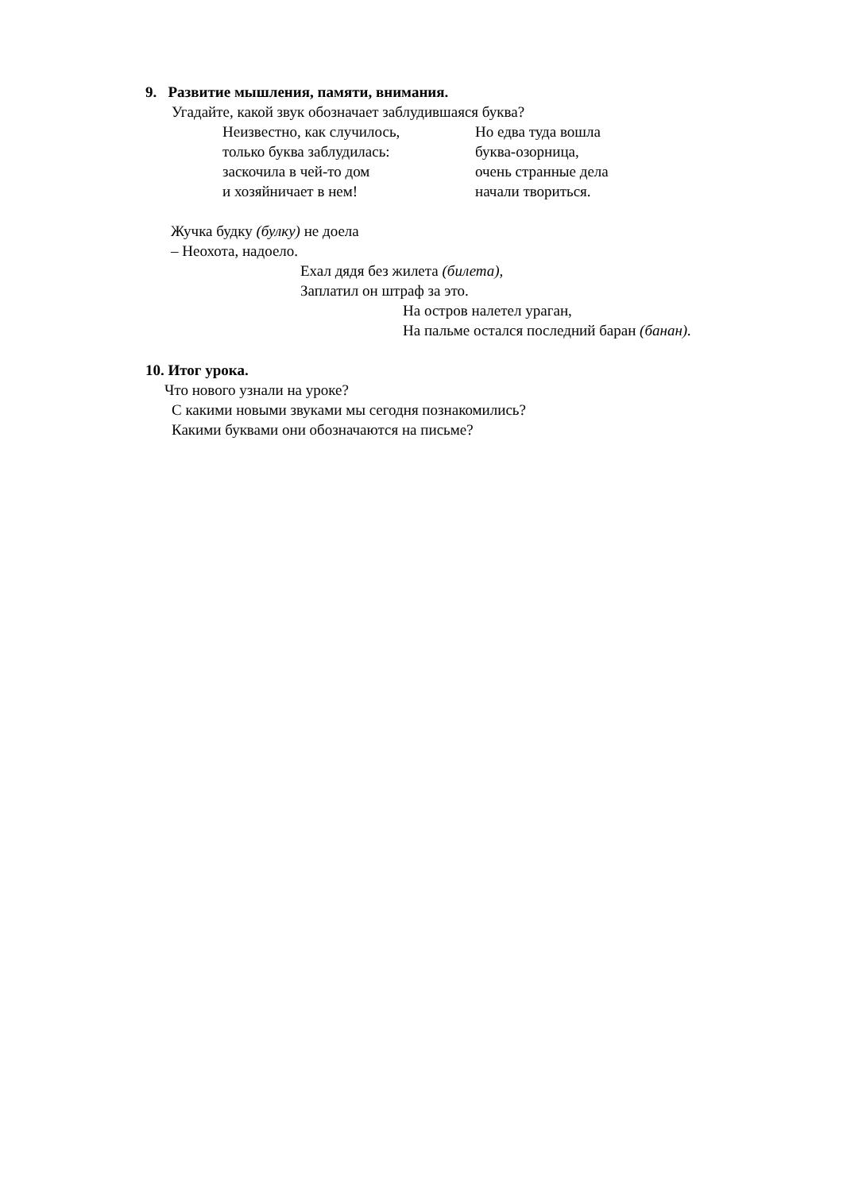9. Развитие мышления, памяти, внимания.
Угадайте, какой звук обозначает заблудившаяся буква?
Неизвестно, как случилось,
только буква заблудилась:
заскочила в чей-то дом
и хозяйничает в нем!
Но едва туда вошла
буква-озорница,
очень странные дела
начали твориться.
Жучка будку (булку) не доела
– Неохота, надоело.
Ехал дядя без жилета (билета),
Заплатил он штраф за это.
На остров налетел ураган,
На пальме остался последний баран (банан).
10. Итог урока.
Что нового узнали на уроке?
С какими новыми звуками мы сегодня познакомились?
Какими буквами они обозначаются на письме?